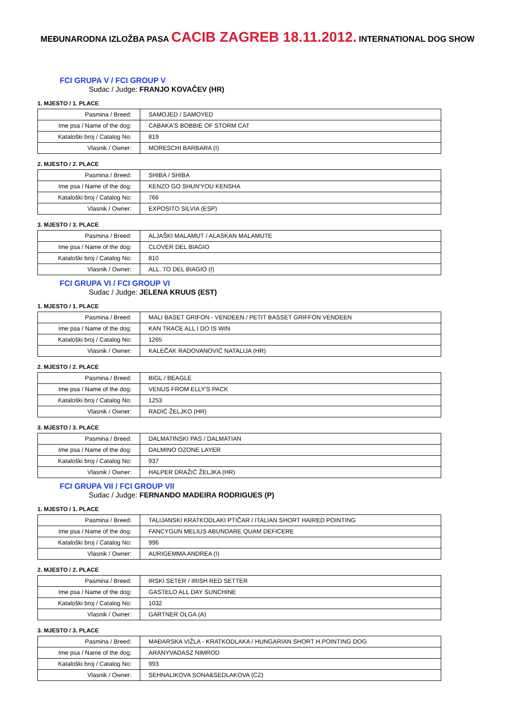MEĐUNARODNA IZLOŽBA PASA CACIB ZAGREB 18.11.2012. INTERNATIONAL DOG SHOW
FCI GRUPA V / FCI GROUP V
Sudac / Judge: FRANJO KOVAČEV (HR)
1. MJESTO / 1. PLACE
| Pasmina / Breed: | SAMOJED / SAMOYED |
| Ime psa / Name of the dog: | CABAKA'S BOBBIE OF STORM CAT |
| Kataloški broj / Catalog No: | 819 |
| Vlasnik / Owner: | MORESCHI BARBARA (I) |
2. MJESTO / 2. PLACE
| Pasmina / Breed: | SHIBA / SHIBA |
| Ime psa / Name of the dog: | KENZO GO SHUN'YOU KENSHA |
| Kataloški broj / Catalog No: | 766 |
| Vlasnik / Owner: | EXPOSITO SILVIA (ESP) |
3. MJESTO / 3. PLACE
| Pasmina / Breed: | ALJAŠKI MALAMUT / ALASKAN MALAMUTE |
| Ime psa / Name of the dog: | CLOVER DEL BIAGIO |
| Kataloški broj / Catalog No: | 810 |
| Vlasnik / Owner: | ALL. TO DEL BIAGIO (I) |
FCI GRUPA VI / FCI GROUP VI
Sudac / Judge: JELENA KRUUS (EST)
1. MJESTO / 1. PLACE
| Pasmina / Breed: | MALI BASET GRIFON - VENDEEN / PETIT BASSET GRIFFON VENDEEN |
| Ime psa / Name of the dog: | KAN TRACE ALL I DO IS WIN |
| Kataloški broj / Catalog No: | 1265 |
| Vlasnik / Owner: | KALEČAK RADOVANOVIĆ NATALIJA (HR) |
2. MJESTO / 2. PLACE
| Pasmina / Breed: | BIGL / BEAGLE |
| Ime psa / Name of the dog: | VENUS FROM ELLY'S PACK |
| Kataloški broj / Catalog No: | 1253 |
| Vlasnik / Owner: | RADIĆ ŽELJKO (HR) |
3. MJESTO / 3. PLACE
| Pasmina / Breed: | DALMATINSKI PAS / DALMATIAN |
| Ime psa / Name of the dog: | DALMINO OZONE LAYER |
| Kataloški broj / Catalog No: | 937 |
| Vlasnik / Owner: | HALPER DRAŽIĆ ŽELJKA (HR) |
FCI GRUPA VII / FCI GROUP VII
Sudac / Judge: FERNANDO MADEIRA RODRIGUES (P)
1. MJESTO / 1. PLACE
| Pasmina / Breed: | TALIJANSKI KRATKODLAKI PTIČAR / ITALIAN SHORT HAIRED POINTING |
| Ime psa / Name of the dog: | FANCYGUN MELIUS ABUNDARE QUAM DEFICERE |
| Kataloški broj / Catalog No: | 996 |
| Vlasnik / Owner: | AURIGEMMA ANDREA (I) |
2. MJESTO / 2. PLACE
| Pasmina / Breed: | IRSKI SETER / IRISH RED SETTER |
| Ime psa / Name of the dog: | GASTELO ALL DAY SUNCHINE |
| Kataloški broj / Catalog No: | 1032 |
| Vlasnik / Owner: | GARTNER OLGA (A) |
3. MJESTO / 3. PLACE
| Pasmina / Breed: | MAĐARSKA VIŽLA - KRATKODLAKA / HUNGARIAN SHORT H.POINTING DOG |
| Ime psa / Name of the dog: | ARANYVADASZ NIMROD |
| Kataloški broj / Catalog No: | 993 |
| Vlasnik / Owner: | SEHNALIKOVA SONA&SEDLAKOVA (CZ) |